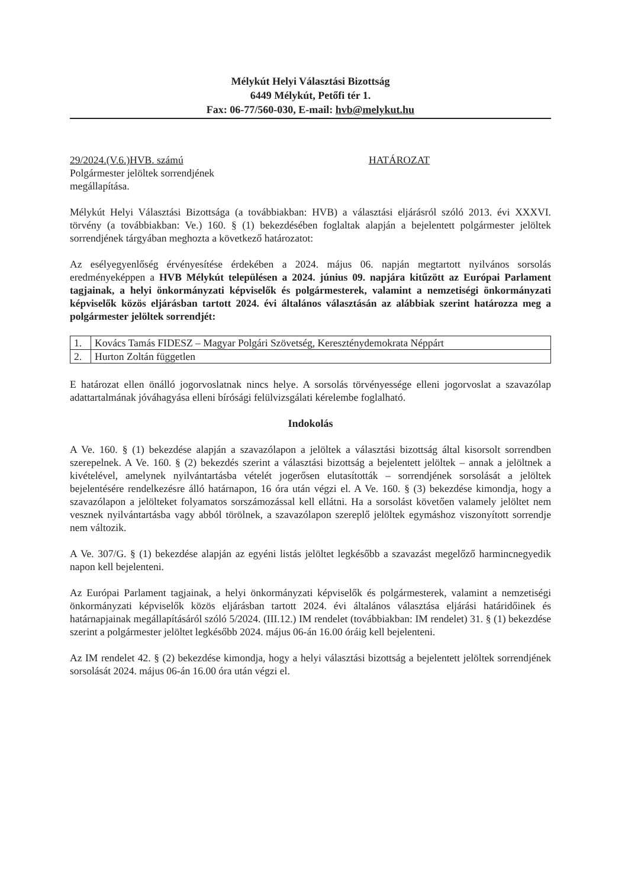Mélykút Helyi Választási Bizottság
6449 Mélykút, Petőfi tér 1.
Fax: 06-77/560-030, E-mail: hvb@melykut.hu
29/2024.(V.6.)HVB. számú HATÁROZAT
Polgármester jelöltek sorrendjének
megállapítása.
Mélykút Helyi Választási Bizottsága (a továbbiakban: HVB) a választási eljárásról szóló 2013. évi XXXVI. törvény (a továbbiakban: Ve.) 160. § (1) bekezdésében foglaltak alapján a bejelentett polgármester jelöltek sorrendjének tárgyában meghozta a következő határozatot:
Az esélyegyenlőség érvényesítése érdekében a 2024. május 06. napján megtartott nyilvános sorsolás eredményeképpen a HVB Mélykút településen a 2024. június 09. napjára kitűzött az Európai Parlament tagjainak, a helyi önkormányzati képviselők és polgármesterek, valamint a nemzetiségi önkormányzati képviselők közös eljárásban tartott 2024. évi általános választásán az alábbiak szerint határozza meg a polgármester jelöltek sorrendjét:
| 1. | Kovács Tamás FIDESZ – Magyar Polgári Szövetség, Kereszténydemokrata Néppárt |
| 2. | Hurton Zoltán független |
E határozat ellen önálló jogorvoslatnak nincs helye. A sorsolás törvényessége elleni jogorvoslat a szavazólap adattartalmának jóváhagyása elleni bírósági felülvizsgálati kérelembe foglalható.
Indokolás
A Ve. 160. § (1) bekezdése alapján a szavazólapon a jelöltek a választási bizottság által kisorsolt sorrendben szerepelnek. A Ve. 160. § (2) bekezdés szerint a választási bizottság a bejelentett jelöltek – annak a jelöltnek a kivételével, amelynek nyilvántartásba vételét jogerősen elutasították – sorrendjének sorsolását a jelöltek bejelentésére rendelkezésre álló határnapon, 16 óra után végzi el. A Ve. 160. § (3) bekezdése kimondja, hogy a szavazólapon a jelölteket folyamatos sorszámozással kell ellátni. Ha a sorsolást követően valamely jelöltet nem vesznek nyilvántartásba vagy abból törölnek, a szavazólapon szereplő jelöltek egymáshoz viszonyított sorrendje nem változik.
A Ve. 307/G. § (1) bekezdése alapján az egyéni listás jelöltet legkésőbb a szavazást megelőző harmincnegyedik napon kell bejelenteni.
Az Európai Parlament tagjainak, a helyi önkormányzati képviselők és polgármesterek, valamint a nemzetiségi önkormányzati képviselők közös eljárásban tartott 2024. évi általános választása eljárási határidőinek és határnapjainak megállapításáról szóló 5/2024. (III.12.) IM rendelet (továbbiakban: IM rendelet) 31. § (1) bekezdése szerint a polgármester jelöltet legkésőbb 2024. május 06-án 16.00 óráig kell bejelenteni.
Az IM rendelet 42. § (2) bekezdése kimondja, hogy a helyi választási bizottság a bejelentett jelöltek sorrendjének sorsolását 2024. május 06-án 16.00 óra után végzi el.